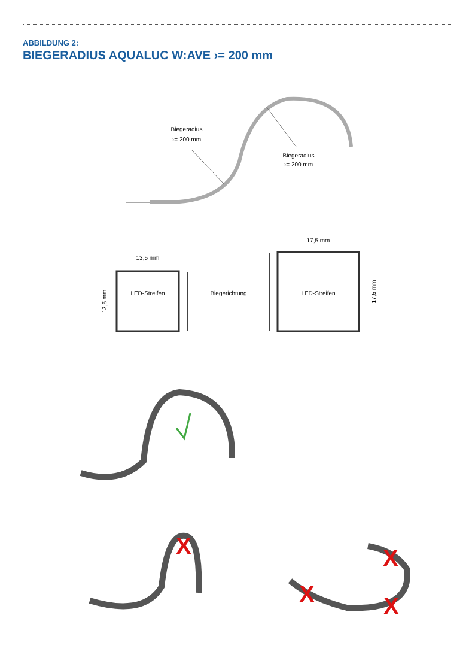ABBILDUNG 2:
BIEGERADIUS AQUALUC W:AVE ›= 200 mm
Biegeradius
›= 200 mm
Biegeradius
›= 200 mm
13,5 mm
17,5 mm
LED-Streifen
LED-Streifen
Biegerichtung
13,5 mm
17,5 mm
X
X
X
X